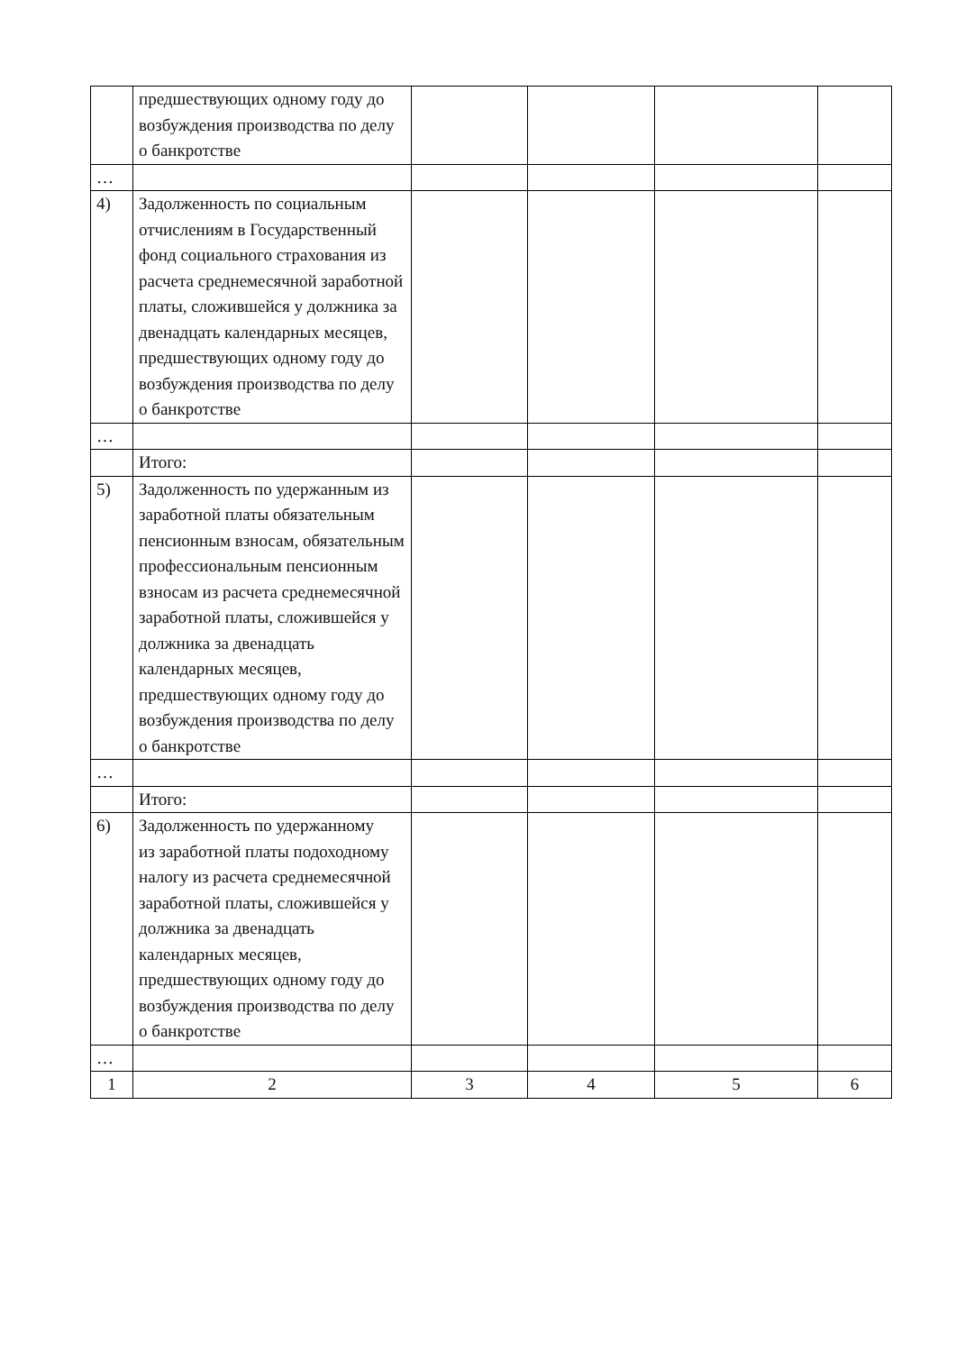| | предшествующих одному году до возбуждения производства по делу о банкротстве | | | | |
| … | | | | | |
| 4) | Задолженность по социальным отчислениям в Государственный фонд социального страхования из расчета среднемесячной заработной платы, сложившейся у должника за двенадцать календарных месяцев, предшествующих одному году до возбуждения производства по делу о банкротстве | | | | |
| … | | | | | |
| | Итого: | | | | |
| 5) | Задолженность по удержанным из заработной платы обязательным пенсионным взносам, обязательным профессиональным пенсионным взносам из расчета среднемесячной заработной платы, сложившейся у должника за двенадцать календарных месяцев, предшествующих одному году до возбуждения производства по делу о банкротстве | | | | |
| … | | | | | |
| | Итого: | | | | |
| 6) | Задолженность по удержанному из заработной платы подоходному налогу из расчета среднемесячной заработной платы, сложившейся у должника за двенадцать календарных месяцев, предшествующих одному году до возбуждения производства по делу о банкротстве | | | | |
| … | | | | | |
| 1 | 2 | 3 | 4 | 5 | 6 |